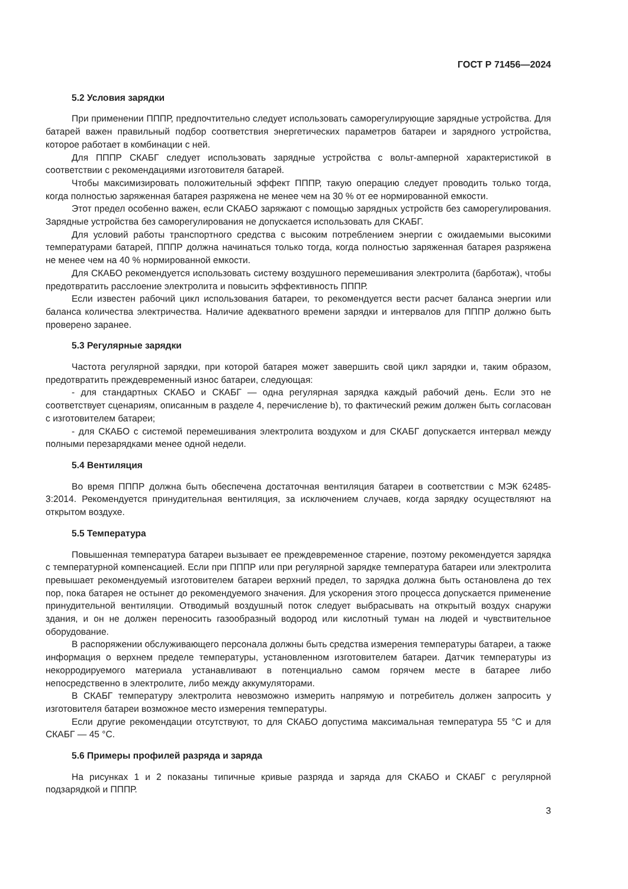ГОСТ Р 71456—2024
5.2 Условия зарядки
При применении ПППР, предпочтительно следует использовать саморегулирующие зарядные устройства. Для батарей важен правильный подбор соответствия энергетических параметров батареи и зарядного устройства, которое работает в комбинации с ней.
Для ПППР СКАБГ следует использовать зарядные устройства с вольт-амперной характеристикой в соответствии с рекомендациями изготовителя батарей.
Чтобы максимизировать положительный эффект ПППР, такую операцию следует проводить только тогда, когда полностью заряженная батарея разряжена не менее чем на 30 % от ее нормированной емкости.
Этот предел особенно важен, если СКАБО заряжают с помощью зарядных устройств без саморегулирования. Зарядные устройства без саморегулирования не допускается использовать для СКАБГ.
Для условий работы транспортного средства с высоким потреблением энергии с ожидаемыми высокими температурами батарей, ПППР должна начинаться только тогда, когда полностью заряженная батарея разряжена не менее чем на 40 % нормированной емкости.
Для СКАБО рекомендуется использовать систему воздушного перемешивания электролита (барботаж), чтобы предотвратить расслоение электролита и повысить эффективность ПППР.
Если известен рабочий цикл использования батареи, то рекомендуется вести расчет баланса энергии или баланса количества электричества. Наличие адекватного времени зарядки и интервалов для ПППР должно быть проверено заранее.
5.3 Регулярные зарядки
Частота регулярной зарядки, при которой батарея может завершить свой цикл зарядки и, таким образом, предотвратить преждевременный износ батареи, следующая:
- для стандартных СКАБО и СКАБГ — одна регулярная зарядка каждый рабочий день. Если это не соответствует сценариям, описанным в разделе 4, перечисление b), то фактический режим должен быть согласован с изготовителем батареи;
- для СКАБО с системой перемешивания электролита воздухом и для СКАБГ допускается интервал между полными перезарядками менее одной недели.
5.4 Вентиляция
Во время ПППР должна быть обеспечена достаточная вентиляция батареи в соответствии с МЭК 62485-3:2014. Рекомендуется принудительная вентиляция, за исключением случаев, когда зарядку осуществляют на открытом воздухе.
5.5 Температура
Повышенная температура батареи вызывает ее преждевременное старение, поэтому рекомендуется зарядка с температурной компенсацией. Если при ПППР или при регулярной зарядке температура батареи или электролита превышает рекомендуемый изготовителем батареи верхний предел, то зарядка должна быть остановлена до тех пор, пока батарея не остынет до рекомендуемого значения. Для ускорения этого процесса допускается применение принудительной вентиляции. Отводимый воздушный поток следует выбрасывать на открытый воздух снаружи здания, и он не должен переносить газообразный водород или кислотный туман на людей и чувствительное оборудование.
В распоряжении обслуживающего персонала должны быть средства измерения температуры батареи, а также информация о верхнем пределе температуры, установленном изготовителем батареи. Датчик температуры из некорродируемого материала устанавливают в потенциально самом горячем месте в батарее либо непосредственно в электролите, либо между аккумуляторами.
В СКАБГ температуру электролита невозможно измерить напрямую и потребитель должен запросить у изготовителя батареи возможное место измерения температуры.
Если другие рекомендации отсутствуют, то для СКАБО допустима максимальная температура 55 °C и для СКАБГ — 45 °C.
5.6 Примеры профилей разряда и заряда
На рисунках 1 и 2 показаны типичные кривые разряда и заряда для СКАБО и СКАБГ с регулярной подзарядкой и ПППР.
3